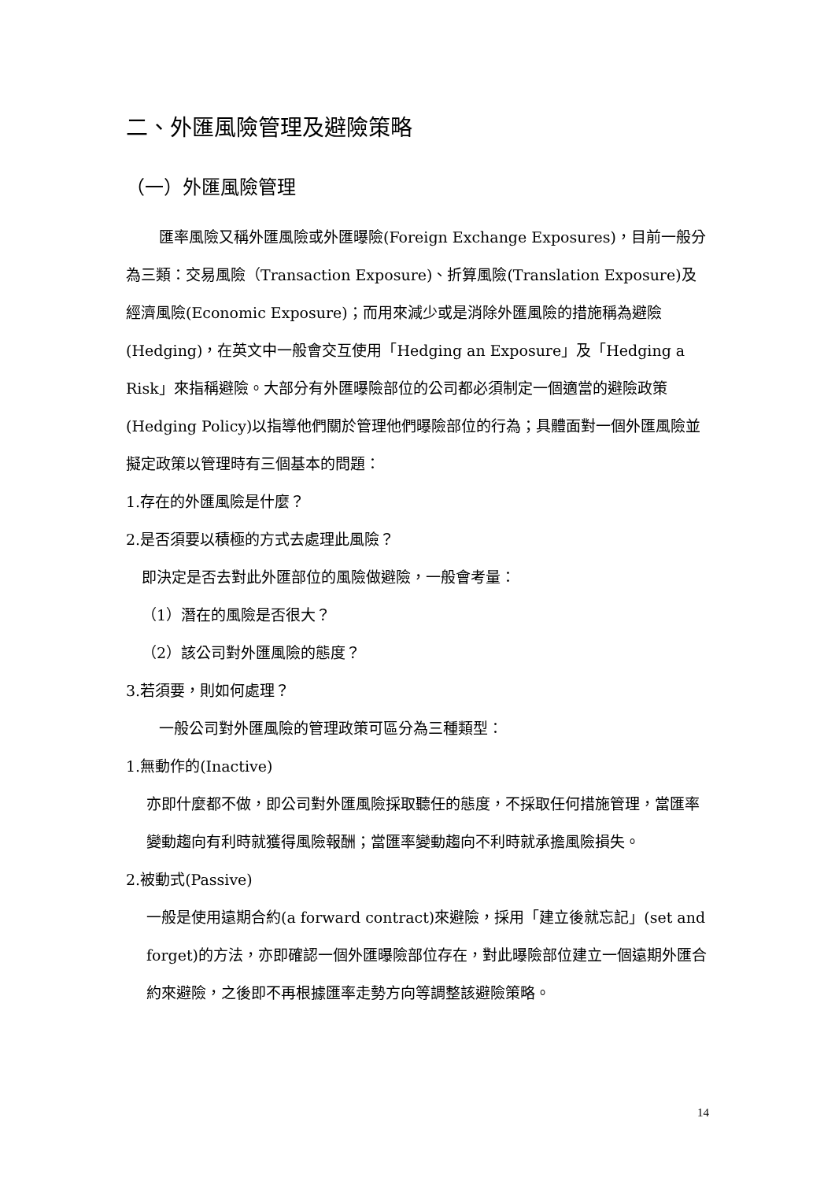二、外匯風險管理及避險策略
（一）外匯風險管理
匯率風險又稱外匯風險或外匯曝險(Foreign Exchange Exposures)，目前一般分為三類：交易風險（Transaction Exposure)、折算風險(Translation Exposure)及經濟風險(Economic Exposure)；而用來減少或是消除外匯風險的措施稱為避險(Hedging)，在英文中一般會交互使用「Hedging an Exposure」及「Hedging a Risk」來指稱避險。大部分有外匯曝險部位的公司都必須制定一個適當的避險政策(Hedging Policy)以指導他們關於管理他們曝險部位的行為；具體面對一個外匯風險並擬定政策以管理時有三個基本的問題：
1.存在的外匯風險是什麼？
2.是否須要以積極的方式去處理此風險？
即決定是否去對此外匯部位的風險做避險，一般會考量：
（1）潛在的風險是否很大？
（2）該公司對外匯風險的態度？
3.若須要，則如何處理？
一般公司對外匯風險的管理政策可區分為三種類型：
1.無動作的(Inactive)
亦即什麼都不做，即公司對外匯風險採取聽任的態度，不採取任何措施管理，當匯率變動趨向有利時就獲得風險報酬；當匯率變動趨向不利時就承擔風險損失。
2.被動式(Passive)
一般是使用遠期合約(a forward contract)來避險，採用「建立後就忘記」(set and forget)的方法，亦即確認一個外匯曝險部位存在，對此曝險部位建立一個遠期外匯合約來避險，之後即不再根據匯率走勢方向等調整該避險策略。
14